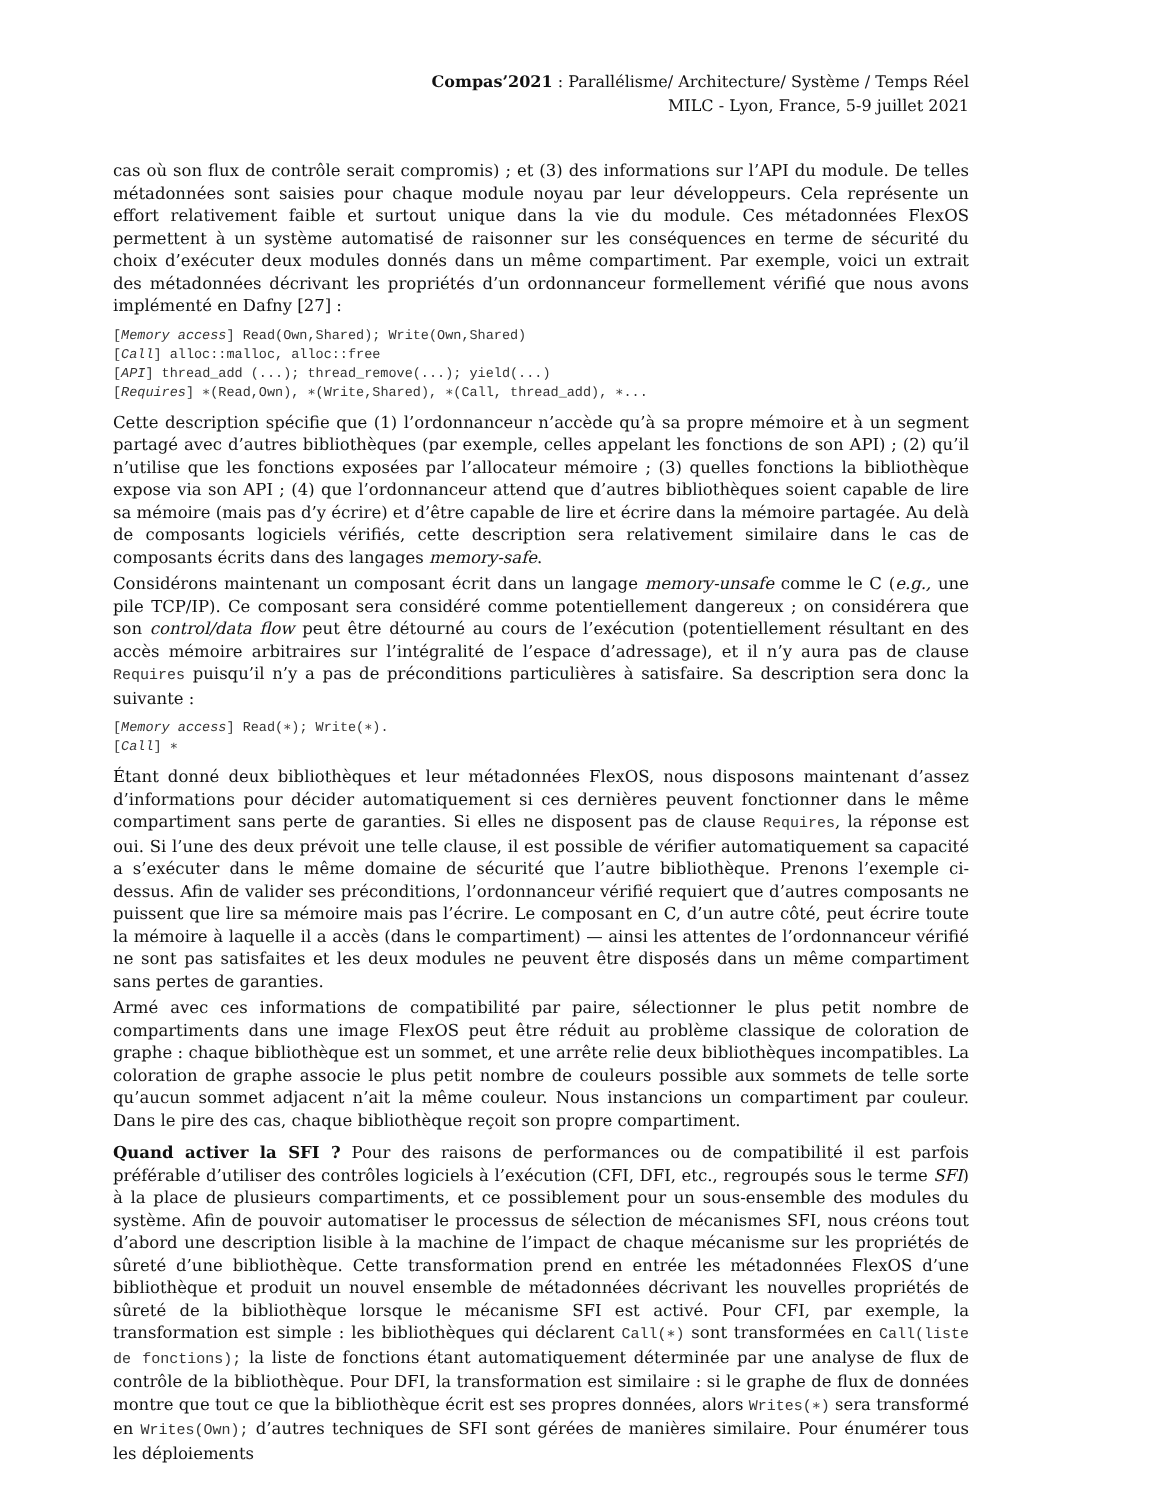Compas’2021 : Parallélisme/ Architecture/ Système / Temps Réel
MILC - Lyon, France, 5-9 juillet 2021
cas où son flux de contrôle serait compromis) ; et (3) des informations sur l’API du module. De telles métadonnées sont saisies pour chaque module noyau par leur développeurs. Cela représente un effort relativement faible et surtout unique dans la vie du module. Ces métadonnées FlexOS permettent à un système automatisé de raisonner sur les conséquences en terme de sécurité du choix d’exécuter deux modules donnés dans un même compartiment. Par exemple, voici un extrait des métadonnées décrivant les propriétés d’un ordonnanceur formellement vérifié que nous avons implémenté en Dafny [27] :
[Memory access] Read(Own,Shared); Write(Own,Shared)
[Call] alloc::malloc, alloc::free
[API] thread_add (...); thread_remove(...); yield(...)
[Requires] ∗(Read,Own), ∗(Write,Shared), ∗(Call, thread_add), ∗...
Cette description spécifie que (1) l’ordonnanceur n’accède qu’à sa propre mémoire et à un segment partagé avec d’autres bibliothèques (par exemple, celles appelant les fonctions de son API) ; (2) qu’il n’utilise que les fonctions exposées par l’allocateur mémoire ; (3) quelles fonctions la bibliothèque expose via son API ; (4) que l’ordonnanceur attend que d’autres bibliothèques soient capable de lire sa mémoire (mais pas d’y écrire) et d’être capable de lire et écrire dans la mémoire partagée. Au delà de composants logiciels vérifiés, cette description sera relativement similaire dans le cas de composants écrits dans des langages memory-safe.
Considérons maintenant un composant écrit dans un langage memory-unsafe comme le C (e.g., une pile TCP/IP). Ce composant sera considéré comme potentiellement dangereux ; on considérera que son control/data flow peut être détourné au cours de l’exécution (potentiellement résultant en des accès mémoire arbitraires sur l’intégralité de l’espace d’adressage), et il n’y aura pas de clause Requires puisqu’il n’y a pas de préconditions particulières à satisfaire. Sa description sera donc la suivante :
[Memory access] Read(∗); Write(∗).
[Call] ∗
Étant donné deux bibliothèques et leur métadonnées FlexOS, nous disposons maintenant d’assez d’informations pour décider automatiquement si ces dernières peuvent fonctionner dans le même compartiment sans perte de garanties. Si elles ne disposent pas de clause Requires, la réponse est oui. Si l’une des deux prévoit une telle clause, il est possible de vérifier automatiquement sa capacité a s’exécuter dans le même domaine de sécurité que l’autre bibliothèque. Prenons l’exemple ci-dessus. Afin de valider ses préconditions, l’ordonnanceur vérifié requiert que d’autres composants ne puissent que lire sa mémoire mais pas l’écrire. Le composant en C, d’un autre côté, peut écrire toute la mémoire à laquelle il a accès (dans le compartiment) — ainsi les attentes de l’ordonnanceur vérifié ne sont pas satisfaites et les deux modules ne peuvent être disposés dans un même compartiment sans pertes de garanties.
Armé avec ces informations de compatibilité par paire, sélectionner le plus petit nombre de compartiments dans une image FlexOS peut être réduit au problème classique de coloration de graphe : chaque bibliothèque est un sommet, et une arrête relie deux bibliothèques incompatibles. La coloration de graphe associe le plus petit nombre de couleurs possible aux sommets de telle sorte qu’aucun sommet adjacent n’ait la même couleur. Nous instancions un compartiment par couleur. Dans le pire des cas, chaque bibliothèque reçoit son propre compartiment.
Quand activer la SFI ? Pour des raisons de performances ou de compatibilité il est parfois préférable d’utiliser des contrôles logiciels à l’exécution (CFI, DFI, etc., regroupés sous le terme SFI) à la place de plusieurs compartiments, et ce possiblement pour un sous-ensemble des modules du système. Afin de pouvoir automatiser le processus de sélection de mécanismes SFI, nous créons tout d’abord une description lisible à la machine de l’impact de chaque mécanisme sur les propriétés de sûreté d’une bibliothèque. Cette transformation prend en entrée les métadonnées FlexOS d’une bibliothèque et produit un nouvel ensemble de métadonnées décrivant les nouvelles propriétés de sûreté de la bibliothèque lorsque le mécanisme SFI est activé. Pour CFI, par exemple, la transformation est simple : les bibliothèques qui déclarent Call(∗) sont transformées en Call(liste de fonctions); la liste de fonctions étant automatiquement déterminée par une analyse de flux de contrôle de la bibliothèque. Pour DFI, la transformation est similaire : si le graphe de flux de données montre que tout ce que la bibliothèque écrit est ses propres données, alors Writes(∗) sera transformé en Writes(Own); d’autres techniques de SFI sont gérées de manières similaire. Pour énumérer tous les déploiements